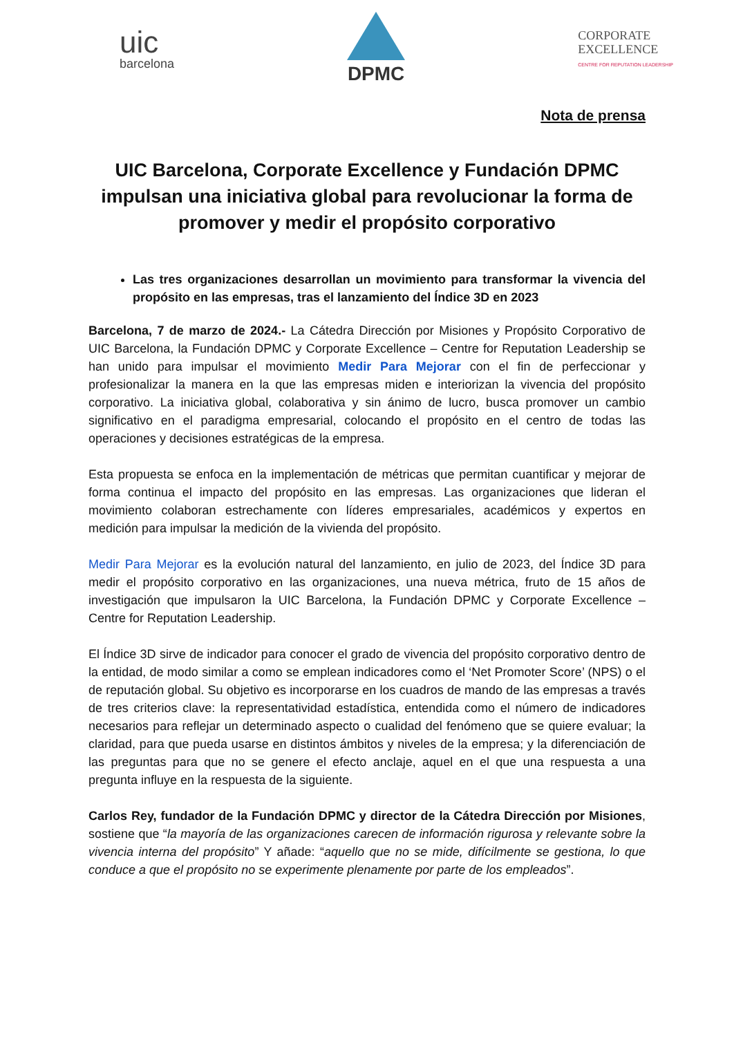uic
barcelona
DPMC
CORPORATE
EXCELLENCE
CENTRE FOR REPUTATION LEADERSHIP
Nota de prensa
UIC Barcelona, Corporate Excellence y Fundación DPMC impulsan una iniciativa global para revolucionar la forma de promover y medir el propósito corporativo
Las tres organizaciones desarrollan un movimiento para transformar la vivencia del propósito en las empresas, tras el lanzamiento del Índice 3D en 2023
Barcelona, 7 de marzo de 2024.- La Cátedra Dirección por Misiones y Propósito Corporativo de UIC Barcelona, la Fundación DPMC y Corporate Excellence – Centre for Reputation Leadership se han unido para impulsar el movimiento Medir Para Mejorar con el fin de perfeccionar y profesionalizar la manera en la que las empresas miden e interiorizan la vivencia del propósito corporativo. La iniciativa global, colaborativa y sin ánimo de lucro, busca promover un cambio significativo en el paradigma empresarial, colocando el propósito en el centro de todas las operaciones y decisiones estratégicas de la empresa.
Esta propuesta se enfoca en la implementación de métricas que permitan cuantificar y mejorar de forma continua el impacto del propósito en las empresas. Las organizaciones que lideran el movimiento colaboran estrechamente con líderes empresariales, académicos y expertos en medición para impulsar la medición de la vivienda del propósito.
Medir Para Mejorar es la evolución natural del lanzamiento, en julio de 2023, del Índice 3D para medir el propósito corporativo en las organizaciones, una nueva métrica, fruto de 15 años de investigación que impulsaron la UIC Barcelona, la Fundación DPMC y Corporate Excellence – Centre for Reputation Leadership.
El Índice 3D sirve de indicador para conocer el grado de vivencia del propósito corporativo dentro de la entidad, de modo similar a como se emplean indicadores como el ‘Net Promoter Score’ (NPS) o el de reputación global. Su objetivo es incorporarse en los cuadros de mando de las empresas a través de tres criterios clave: la representatividad estadística, entendida como el número de indicadores necesarios para reflejar un determinado aspecto o cualidad del fenómeno que se quiere evaluar; la claridad, para que pueda usarse en distintos ámbitos y niveles de la empresa; y la diferenciación de las preguntas para que no se genere el efecto anclaje, aquel en el que una respuesta a una pregunta influye en la respuesta de la siguiente.
Carlos Rey, fundador de la Fundación DPMC y director de la Cátedra Dirección por Misiones, sostiene que “la mayoría de las organizaciones carecen de información rigurosa y relevante sobre la vivencia interna del propósito” Y añade: “aquello que no se mide, difícilmente se gestiona, lo que conduce a que el propósito no se experimente plenamente por parte de los empleados”.